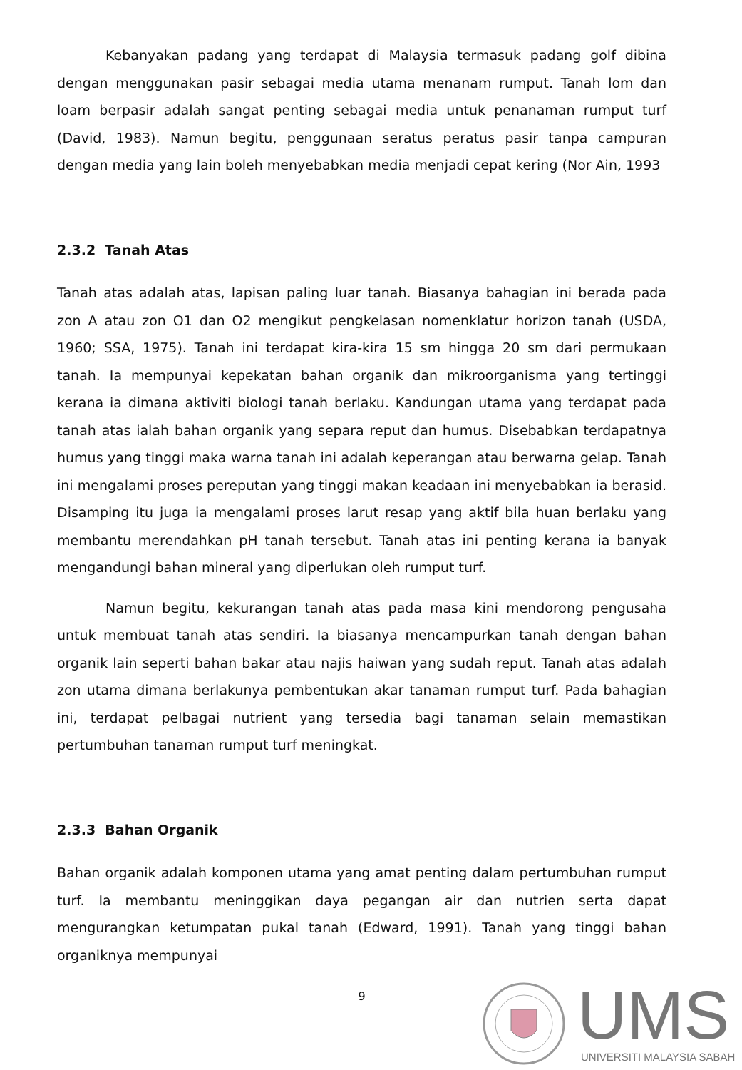Kebanyakan padang yang terdapat di Malaysia termasuk padang golf dibina dengan menggunakan pasir sebagai media utama menanam rumput. Tanah lom dan loam berpasir adalah sangat penting sebagai media untuk penanaman rumput turf (David, 1983). Namun begitu, penggunaan seratus peratus pasir tanpa campuran dengan media yang lain boleh menyebabkan media menjadi cepat kering (Nor Ain, 1993
2.3.2 Tanah Atas
Tanah atas adalah atas, lapisan paling luar tanah. Biasanya bahagian ini berada pada zon A atau zon O1 dan O2 mengikut pengkelasan nomenklatur horizon tanah (USDA, 1960; SSA, 1975). Tanah ini terdapat kira-kira 15 sm hingga 20 sm dari permukaan tanah. Ia mempunyai kepekatan bahan organik dan mikroorganisma yang tertinggi kerana ia dimana aktiviti biologi tanah berlaku. Kandungan utama yang terdapat pada tanah atas ialah bahan organik yang separa reput dan humus. Disebabkan terdapatnya humus yang tinggi maka warna tanah ini adalah keperangan atau berwarna gelap. Tanah ini mengalami proses pereputan yang tinggi makan keadaan ini menyebabkan ia berasid. Disamping itu juga ia mengalami proses larut resap yang aktif bila huan berlaku yang membantu merendahkan pH tanah tersebut. Tanah atas ini penting kerana ia banyak mengandungi bahan mineral yang diperlukan oleh rumput turf.
Namun begitu, kekurangan tanah atas pada masa kini mendorong pengusaha untuk membuat tanah atas sendiri. Ia biasanya mencampurkan tanah dengan bahan organik lain seperti bahan bakar atau najis haiwan yang sudah reput. Tanah atas adalah zon utama dimana berlakunya pembentukan akar tanaman rumput turf. Pada bahagian ini, terdapat pelbagai nutrient yang tersedia bagi tanaman selain memastikan pertumbuhan tanaman rumput turf meningkat.
2.3.3 Bahan Organik
Bahan organik adalah komponen utama yang amat penting dalam pertumbuhan rumput turf. Ia membantu meninggikan daya pegangan air dan nutrien serta dapat mengurangkan ketumpatan pukal tanah (Edward, 1991). Tanah yang tinggi bahan organiknya mempunyai
9
UMS UNIVERSITI MALAYSIA SABAH